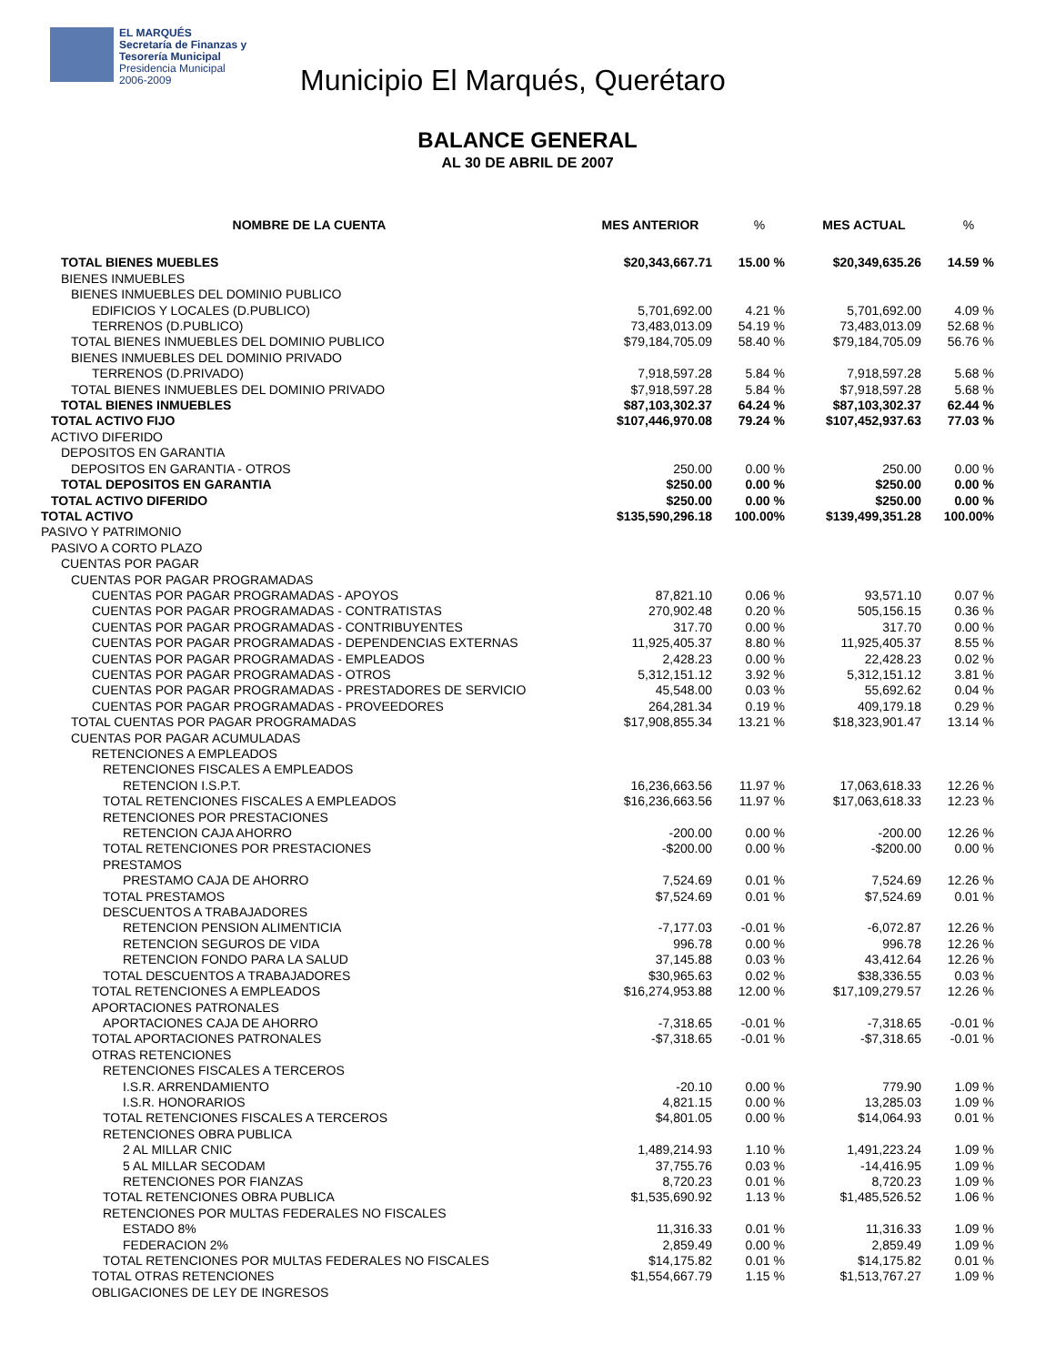EL MARQUÉS
Secretaría de Finanzas y
Tesorería Municipal
Presidencia Municipal
2006-2009
Municipio El Marqués, Querétaro
BALANCE GENERAL
AL 30 DE ABRIL DE 2007
| NOMBRE DE LA CUENTA | MES ANTERIOR | % | MES ACTUAL | % |
| --- | --- | --- | --- | --- |
| TOTAL BIENES MUEBLES | $20,343,667.71 | 15.00 % | $20,349,635.26 | 14.59 % |
| BIENES INMUEBLES | | | | |
| BIENES INMUEBLES DEL DOMINIO PUBLICO | | | | |
| EDIFICIOS Y LOCALES (D.PUBLICO) | 5,701,692.00 | 4.21 % | 5,701,692.00 | 4.09 % |
| TERRENOS (D.PUBLICO) | 73,483,013.09 | 54.19 % | 73,483,013.09 | 52.68 % |
| TOTAL BIENES INMUEBLES DEL DOMINIO PUBLICO | $79,184,705.09 | 58.40 % | $79,184,705.09 | 56.76 % |
| BIENES INMUEBLES DEL DOMINIO PRIVADO | | | | |
| TERRENOS (D.PRIVADO) | 7,918,597.28 | 5.84 % | 7,918,597.28 | 5.68 % |
| TOTAL BIENES INMUEBLES DEL DOMINIO PRIVADO | $7,918,597.28 | 5.84 % | $7,918,597.28 | 5.68 % |
| TOTAL BIENES INMUEBLES | $87,103,302.37 | 64.24 % | $87,103,302.37 | 62.44 % |
| TOTAL ACTIVO FIJO | $107,446,970.08 | 79.24 % | $107,452,937.63 | 77.03 % |
| ACTIVO DIFERIDO | | | | |
| DEPOSITOS EN GARANTIA | | | | |
| DEPOSITOS EN GARANTIA - OTROS | 250.00 | 0.00 % | 250.00 | 0.00 % |
| TOTAL DEPOSITOS EN GARANTIA | $250.00 | 0.00 % | $250.00 | 0.00 % |
| TOTAL ACTIVO DIFERIDO | $250.00 | 0.00 % | $250.00 | 0.00 % |
| TOTAL ACTIVO | $135,590,296.18 | 100.00% | $139,499,351.28 | 100.00% |
| PASIVO Y PATRIMONIO | | | | |
| PASIVO A CORTO PLAZO | | | | |
| CUENTAS POR PAGAR | | | | |
| CUENTAS POR PAGAR PROGRAMADAS | | | | |
| CUENTAS POR PAGAR PROGRAMADAS - APOYOS | 87,821.10 | 0.06 % | 93,571.10 | 0.07 % |
| CUENTAS POR PAGAR PROGRAMADAS - CONTRATISTAS | 270,902.48 | 0.20 % | 505,156.15 | 0.36 % |
| CUENTAS POR PAGAR PROGRAMADAS - CONTRIBUYENTES | 317.70 | 0.00 % | 317.70 | 0.00 % |
| CUENTAS POR PAGAR PROGRAMADAS - DEPENDENCIAS EXTERNAS | 11,925,405.37 | 8.80 % | 11,925,405.37 | 8.55 % |
| CUENTAS POR PAGAR PROGRAMADAS - EMPLEADOS | 2,428.23 | 0.00 % | 22,428.23 | 0.02 % |
| CUENTAS POR PAGAR PROGRAMADAS - OTROS | 5,312,151.12 | 3.92 % | 5,312,151.12 | 3.81 % |
| CUENTAS POR PAGAR PROGRAMADAS - PRESTADORES DE SERVICIO | 45,548.00 | 0.03 % | 55,692.62 | 0.04 % |
| CUENTAS POR PAGAR PROGRAMADAS - PROVEEDORES | 264,281.34 | 0.19 % | 409,179.18 | 0.29 % |
| TOTAL CUENTAS POR PAGAR PROGRAMADAS | $17,908,855.34 | 13.21 % | $18,323,901.47 | 13.14 % |
| CUENTAS POR PAGAR ACUMULADAS | | | | |
| RETENCIONES A EMPLEADOS | | | | |
| RETENCIONES FISCALES A EMPLEADOS | | | | |
| RETENCION I.S.P.T. | 16,236,663.56 | 11.97 % | 17,063,618.33 | 12.26 % |
| TOTAL RETENCIONES FISCALES A EMPLEADOS | $16,236,663.56 | 11.97 % | $17,063,618.33 | 12.23 % |
| RETENCIONES POR PRESTACIONES | | | | |
| RETENCION CAJA AHORRO | -200.00 | 0.00 % | -200.00 | 12.26 % |
| TOTAL RETENCIONES POR PRESTACIONES | -$200.00 | 0.00 % | -$200.00 | 0.00 % |
| PRESTAMOS | | | | |
| PRESTAMO CAJA DE AHORRO | 7,524.69 | 0.01 % | 7,524.69 | 12.26 % |
| TOTAL PRESTAMOS | $7,524.69 | 0.01 % | $7,524.69 | 0.01 % |
| DESCUENTOS A TRABAJADORES | | | | |
| RETENCION PENSION ALIMENTICIA | -7,177.03 | -0.01 % | -6,072.87 | 12.26 % |
| RETENCION SEGUROS DE VIDA | 996.78 | 0.00 % | 996.78 | 12.26 % |
| RETENCION FONDO PARA LA SALUD | 37,145.88 | 0.03 % | 43,412.64 | 12.26 % |
| TOTAL DESCUENTOS A TRABAJADORES | $30,965.63 | 0.02 % | $38,336.55 | 0.03 % |
| TOTAL RETENCIONES A EMPLEADOS | $16,274,953.88 | 12.00 % | $17,109,279.57 | 12.26 % |
| APORTACIONES PATRONALES | | | | |
| APORTACIONES CAJA DE AHORRO | -7,318.65 | -0.01 % | -7,318.65 | -0.01 % |
| TOTAL APORTACIONES PATRONALES | -$7,318.65 | -0.01 % | -$7,318.65 | -0.01 % |
| OTRAS RETENCIONES | | | | |
| RETENCIONES FISCALES A TERCEROS | | | | |
| I.S.R. ARRENDAMIENTO | -20.10 | 0.00 % | 779.90 | 1.09 % |
| I.S.R. HONORARIOS | 4,821.15 | 0.00 % | 13,285.03 | 1.09 % |
| TOTAL RETENCIONES FISCALES A TERCEROS | $4,801.05 | 0.00 % | $14,064.93 | 0.01 % |
| RETENCIONES OBRA PUBLICA | | | | |
| 2 AL MILLAR CNIC | 1,489,214.93 | 1.10 % | 1,491,223.24 | 1.09 % |
| 5 AL MILLAR SECODAM | 37,755.76 | 0.03 % | -14,416.95 | 1.09 % |
| RETENCIONES POR FIANZAS | 8,720.23 | 0.01 % | 8,720.23 | 1.09 % |
| TOTAL RETENCIONES OBRA PUBLICA | $1,535,690.92 | 1.13 % | $1,485,526.52 | 1.06 % |
| RETENCIONES POR MULTAS FEDERALES NO FISCALES | | | | |
| ESTADO 8% | 11,316.33 | 0.01 % | 11,316.33 | 1.09 % |
| FEDERACION 2% | 2,859.49 | 0.00 % | 2,859.49 | 1.09 % |
| TOTAL RETENCIONES POR MULTAS FEDERALES NO FISCALES | $14,175.82 | 0.01 % | $14,175.82 | 0.01 % |
| TOTAL OTRAS RETENCIONES | $1,554,667.79 | 1.15 % | $1,513,767.27 | 1.09 % |
| OBLIGACIONES DE LEY DE INGRESOS | | | | |